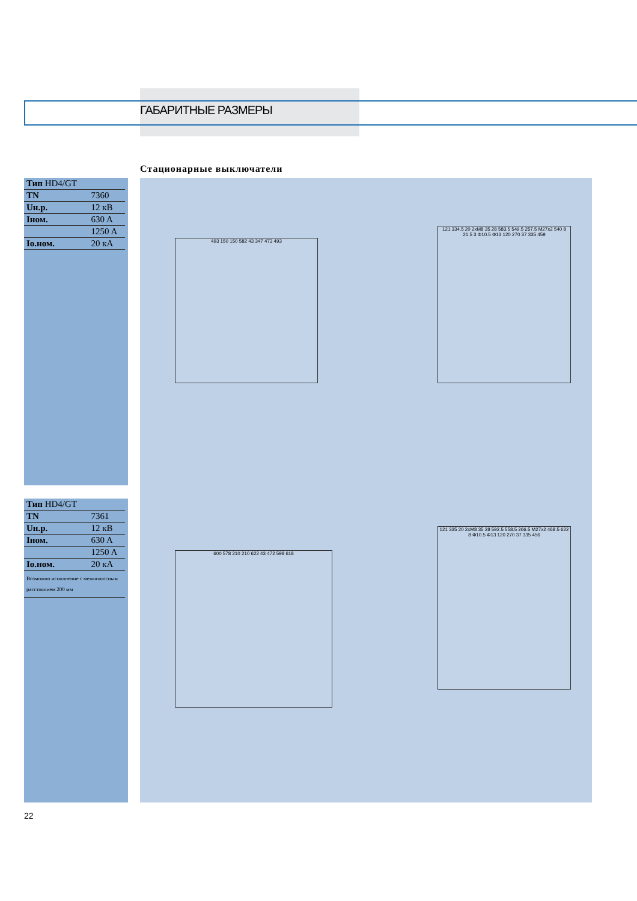ГАБАРИТНЫЕ РАЗМЕРЫ
Стационарные выключатели
| Тип HD4/GT | |
| TN | 7360 |
| Uн.р. | 12 кВ |
| Iном. | 630 A |
| | 1250 A |
| Iо.ном. | 20 кA |
| Тип HD4/GT | |
| TN | 7361 |
| Uн.р. | 12 кВ |
| Iном. | 630 A |
| | 1250 A |
| Iо.ном. | 20 кA |
Возможно исполнение с межполюсным расстоянием 200 мм
493 150 150 582 43 347 473 493
121 334.5 20 2xM8 35 28 583.5 549.5 257.5 M27x2 540 8 21.5 3 Φ10.5 Φ13 120 270 37 335 459
600 578 210 210 622 43 472 598 618
121 335 20 2xM8 35 28 592.5 558.5 266.5 M27x2 468.5 622 8 Φ10.5 Φ13 120 270 37 335 456
22